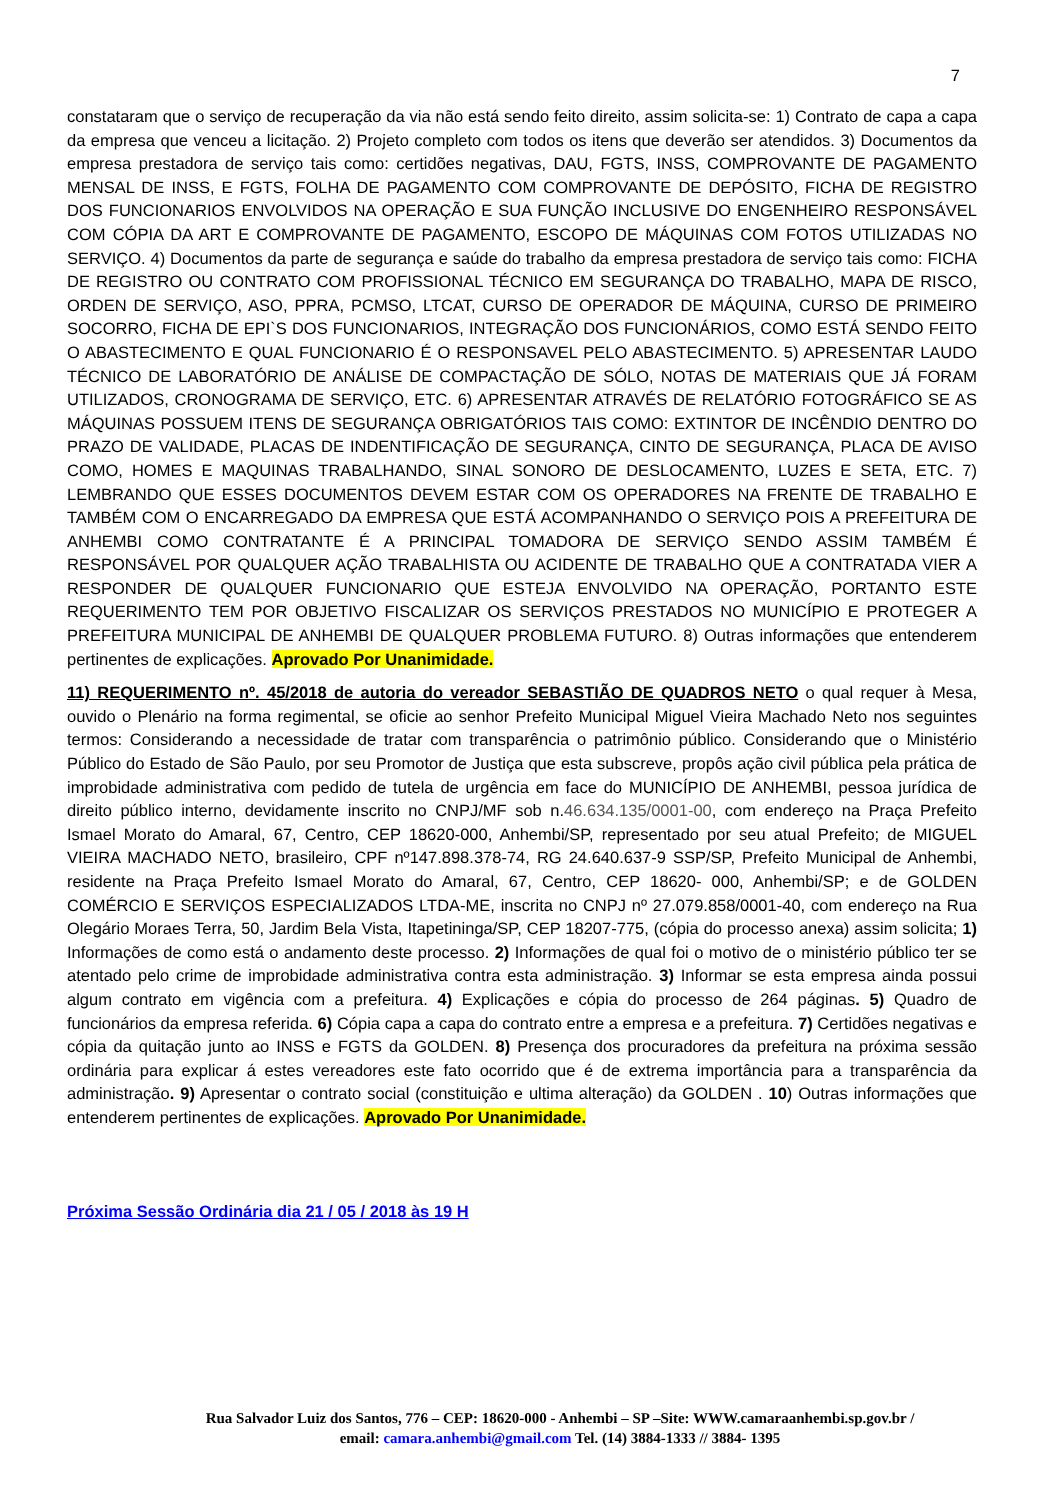7
constataram que o serviço de recuperação da via não está sendo feito direito, assim solicita-se: 1) Contrato de capa a capa da empresa que venceu a licitação. 2) Projeto completo com todos os itens que deverão ser atendidos. 3) Documentos da empresa prestadora de serviço tais como: certidões negativas, DAU, FGTS, INSS, COMPROVANTE DE PAGAMENTO MENSAL DE INSS, E FGTS, FOLHA DE PAGAMENTO COM COMPROVANTE DE DEPÓSITO, FICHA DE REGISTRO DOS FUNCIONARIOS ENVOLVIDOS NA OPERAÇÃO E SUA FUNÇÃO INCLUSIVE DO ENGENHEIRO RESPONSÁVEL COM CÓPIA DA ART E COMPROVANTE DE PAGAMENTO, ESCOPO DE MÁQUINAS COM FOTOS UTILIZADAS NO SERVIÇO. 4) Documentos da parte de segurança e saúde do trabalho da empresa prestadora de serviço tais como: FICHA DE REGISTRO OU CONTRATO COM PROFISSIONAL TÉCNICO EM SEGURANÇA DO TRABALHO, MAPA DE RISCO, ORDEN DE SERVIÇO, ASO, PPRA, PCMSO, LTCAT, CURSO DE OPERADOR DE MÁQUINA, CURSO DE PRIMEIRO SOCORRO, FICHA DE EPI`S DOS FUNCIONARIOS, INTEGRAÇÃO DOS FUNCIONÁRIOS, COMO ESTÁ SENDO FEITO O ABASTECIMENTO E QUAL FUNCIONARIO É O RESPONSAVEL PELO ABASTECIMENTO. 5) APRESENTAR LAUDO TÉCNICO DE LABORATÓRIO DE ANÁLISE DE COMPACTAÇÃO DE SÓLO, NOTAS DE MATERIAIS QUE JÁ FORAM UTILIZADOS, CRONOGRAMA DE SERVIÇO, ETC. 6) APRESENTAR ATRAVÉS DE RELATÓRIO FOTOGRÁFICO SE AS MÁQUINAS POSSUEM ITENS DE SEGURANÇA OBRIGATÓRIOS TAIS COMO: EXTINTOR DE INCÊNDIO DENTRO DO PRAZO DE VALIDADE, PLACAS DE INDENTIFICAÇÃO DE SEGURANÇA, CINTO DE SEGURANÇA, PLACA DE AVISO COMO, HOMES E MAQUINAS TRABALHANDO, SINAL SONORO DE DESLOCAMENTO, LUZES E SETA, ETC. 7) LEMBRANDO QUE ESSES DOCUMENTOS DEVEM ESTAR COM OS OPERADORES NA FRENTE DE TRABALHO E TAMBÉM COM O ENCARREGADO DA EMPRESA QUE ESTÁ ACOMPANHANDO O SERVIÇO POIS A PREFEITURA DE ANHEMBI COMO CONTRATANTE É A PRINCIPAL TOMADORA DE SERVIÇO SENDO ASSIM TAMBÉM É RESPONSÁVEL POR QUALQUER AÇÃO TRABALHISTA OU ACIDENTE DE TRABALHO QUE A CONTRATADA VIER A RESPONDER DE QUALQUER FUNCIONARIO QUE ESTEJA ENVOLVIDO NA OPERAÇÃO, PORTANTO ESTE REQUERIMENTO TEM POR OBJETIVO FISCALIZAR OS SERVIÇOS PRESTADOS NO MUNICÍPIO E PROTEGER A PREFEITURA MUNICIPAL DE ANHEMBI DE QUALQUER PROBLEMA FUTURO. 8) Outras informações que entenderem pertinentes de explicações. Aprovado Por Unanimidade.
11) REQUERIMENTO nº. 45/2018 de autoria do vereador SEBASTIÃO DE QUADROS NETO o qual requer à Mesa, ouvido o Plenário na forma regimental, se oficie ao senhor Prefeito Municipal Miguel Vieira Machado Neto nos seguintes termos: Considerando a necessidade de tratar com transparência o patrimônio público. Considerando que o Ministério Público do Estado de São Paulo, por seu Promotor de Justiça que esta subscreve, propôs ação civil pública pela prática de improbidade administrativa com pedido de tutela de urgência em face do MUNICÍPIO DE ANHEMBI, pessoa jurídica de direito público interno, devidamente inscrito no CNPJ/MF sob n.46.634.135/0001-00, com endereço na Praça Prefeito Ismael Morato do Amaral, 67, Centro, CEP 18620-000, Anhembi/SP, representado por seu atual Prefeito; de MIGUEL VIEIRA MACHADO NETO, brasileiro, CPF nº147.898.378-74, RG 24.640.637-9 SSP/SP, Prefeito Municipal de Anhembi, residente na Praça Prefeito Ismael Morato do Amaral, 67, Centro, CEP 18620- 000, Anhembi/SP; e de GOLDEN COMÉRCIO E SERVIÇOS ESPECIALIZADOS LTDA-ME, inscrita no CNPJ nº 27.079.858/0001-40, com endereço na Rua Olegário Moraes Terra, 50, Jardim Bela Vista, Itapetininga/SP, CEP 18207-775, (cópia do processo anexa) assim solicita; 1) Informações de como está o andamento deste processo. 2) Informações de qual foi o motivo de o ministério público ter se atentado pelo crime de improbidade administrativa contra esta administração. 3) Informar se esta empresa ainda possui algum contrato em vigência com a prefeitura. 4) Explicações e cópia do processo de 264 páginas. 5) Quadro de funcionários da empresa referida. 6) Cópia capa a capa do contrato entre a empresa e a prefeitura. 7) Certidões negativas e cópia da quitação junto ao INSS e FGTS da GOLDEN. 8) Presença dos procuradores da prefeitura na próxima sessão ordinária para explicar á estes vereadores este fato ocorrido que é de extrema importância para a transparência da administração. 9) Apresentar o contrato social (constituição e ultima alteração) da GOLDEN . 10) Outras informações que entenderem pertinentes de explicações. Aprovado Por Unanimidade.
Próxima Sessão Ordinária dia 21 / 05 / 2018 às 19 H
Rua Salvador Luiz dos Santos, 776 – CEP: 18620-000 - Anhembi – SP –Site: WWW.camaraanhembi.sp.gov.br /
email: camara.anhembi@gmail.com Tel. (14) 3884-1333 // 3884- 1395